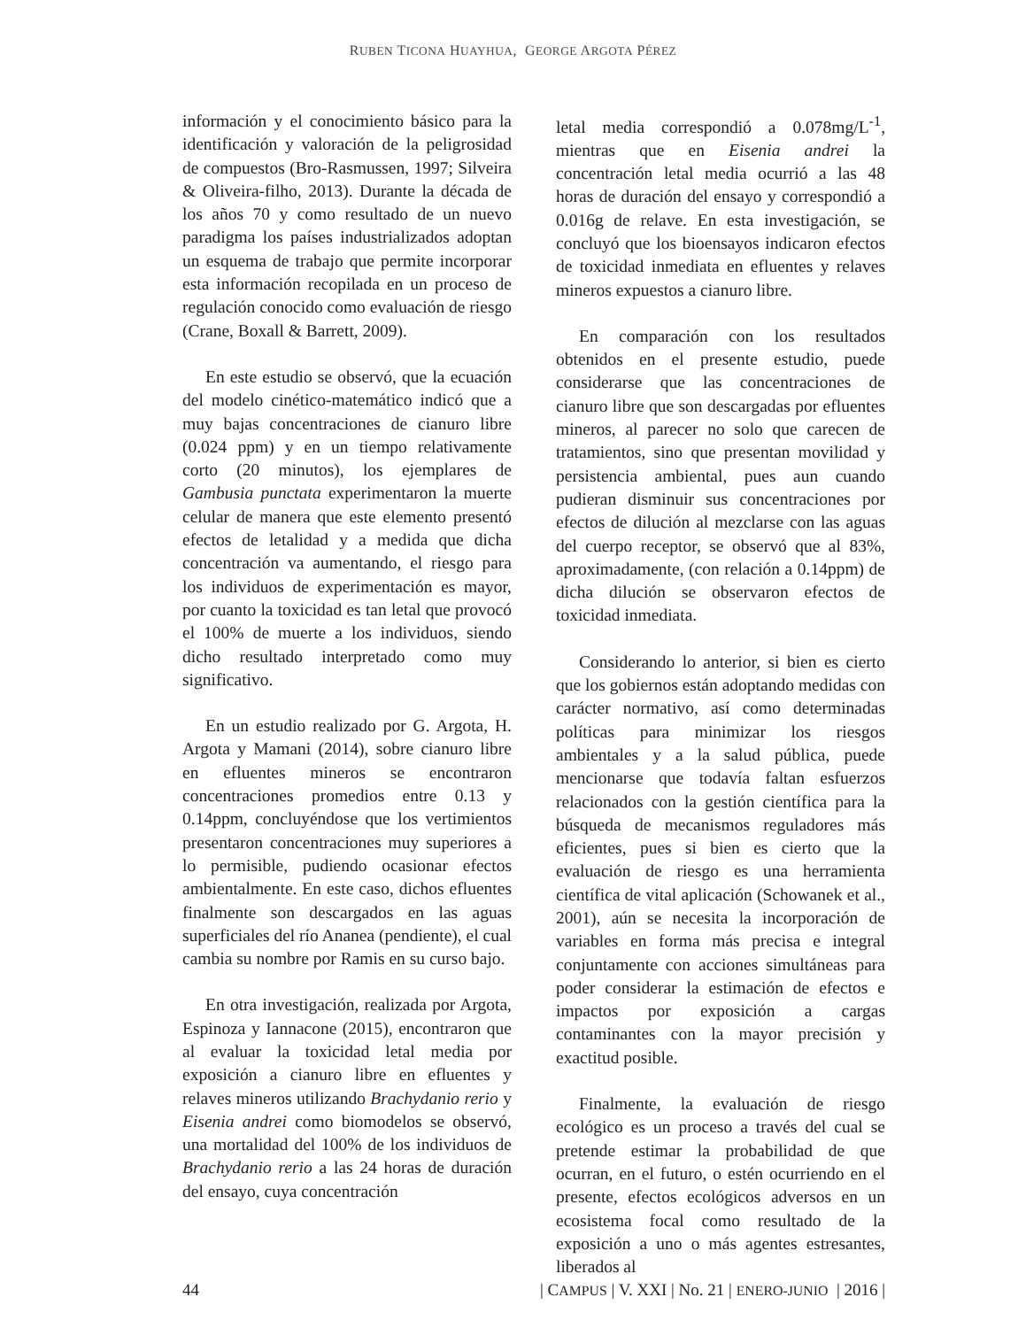RUBEN TICONA HUAYHUA, GEORGE ARGOTA PÉREZ
información y el conocimiento básico para la identificación y valoración de la peligrosidad de compuestos (Bro-Rasmussen, 1997; Silveira & Oliveira-filho, 2013). Durante la década de los años 70 y como resultado de un nuevo paradigma los países industrializados adoptan un esquema de trabajo que permite incorporar esta información recopilada en un proceso de regulación conocido como evaluación de riesgo (Crane, Boxall & Barrett, 2009).
En este estudio se observó, que la ecuación del modelo cinético-matemático indicó que a muy bajas concentraciones de cianuro libre (0.024 ppm) y en un tiempo relativamente corto (20 minutos), los ejemplares de Gambusia punctata experimentaron la muerte celular de manera que este elemento presentó efectos de letalidad y a medida que dicha concentración va aumentando, el riesgo para los individuos de experimentación es mayor, por cuanto la toxicidad es tan letal que provocó el 100% de muerte a los individuos, siendo dicho resultado interpretado como muy significativo.
En un estudio realizado por G. Argota, H. Argota y Mamani (2014), sobre cianuro libre en efluentes mineros se encontraron concentraciones promedios entre 0.13 y 0.14ppm, concluyéndose que los vertimientos presentaron concentraciones muy superiores a lo permisible, pudiendo ocasionar efectos ambientalmente. En este caso, dichos efluentes finalmente son descargados en las aguas superficiales del río Ananea (pendiente), el cual cambia su nombre por Ramis en su curso bajo.
En otra investigación, realizada por Argota, Espinoza y Iannacone (2015), encontraron que al evaluar la toxicidad letal media por exposición a cianuro libre en efluentes y relaves mineros utilizando Brachydanio rerio y Eisenia andrei como biomodelos se observó, una mortalidad del 100% de los individuos de Brachydanio rerio a las 24 horas de duración del ensayo, cuya concentración
letal media correspondió a 0.078mg/L<sup>-1</sup>, mientras que en Eisenia andrei la concentración letal media ocurrió a las 48 horas de duración del ensayo y correspondió a 0.016g de relave. En esta investigación, se concluyó que los bioensayos indicaron efectos de toxicidad inmediata en efluentes y relaves mineros expuestos a cianuro libre.
En comparación con los resultados obtenidos en el presente estudio, puede considerarse que las concentraciones de cianuro libre que son descargadas por efluentes mineros, al parecer no solo que carecen de tratamientos, sino que presentan movilidad y persistencia ambiental, pues aun cuando pudieran disminuir sus concentraciones por efectos de dilución al mezclarse con las aguas del cuerpo receptor, se observó que al 83%, aproximadamente, (con relación a 0.14ppm) de dicha dilución se observaron efectos de toxicidad inmediata.
Considerando lo anterior, si bien es cierto que los gobiernos están adoptando medidas con carácter normativo, así como determinadas políticas para minimizar los riesgos ambientales y a la salud pública, puede mencionarse que todavía faltan esfuerzos relacionados con la gestión científica para la búsqueda de mecanismos reguladores más eficientes, pues si bien es cierto que la evaluación de riesgo es una herramienta científica de vital aplicación (Schowanek et al., 2001), aún se necesita la incorporación de variables en forma más precisa e integral conjuntamente con acciones simultáneas para poder considerar la estimación de efectos e impactos por exposición a cargas contaminantes con la mayor precisión y exactitud posible.
Finalmente, la evaluación de riesgo ecológico es un proceso a través del cual se pretende estimar la probabilidad de que ocurran, en el futuro, o estén ocurriendo en el presente, efectos ecológicos adversos en un ecosistema focal como resultado de la exposición a uno o más agentes estresantes, liberados al
44 | CAMPUS | V. XXI | No. 21 | ENERO-JUNIO | 2016 |